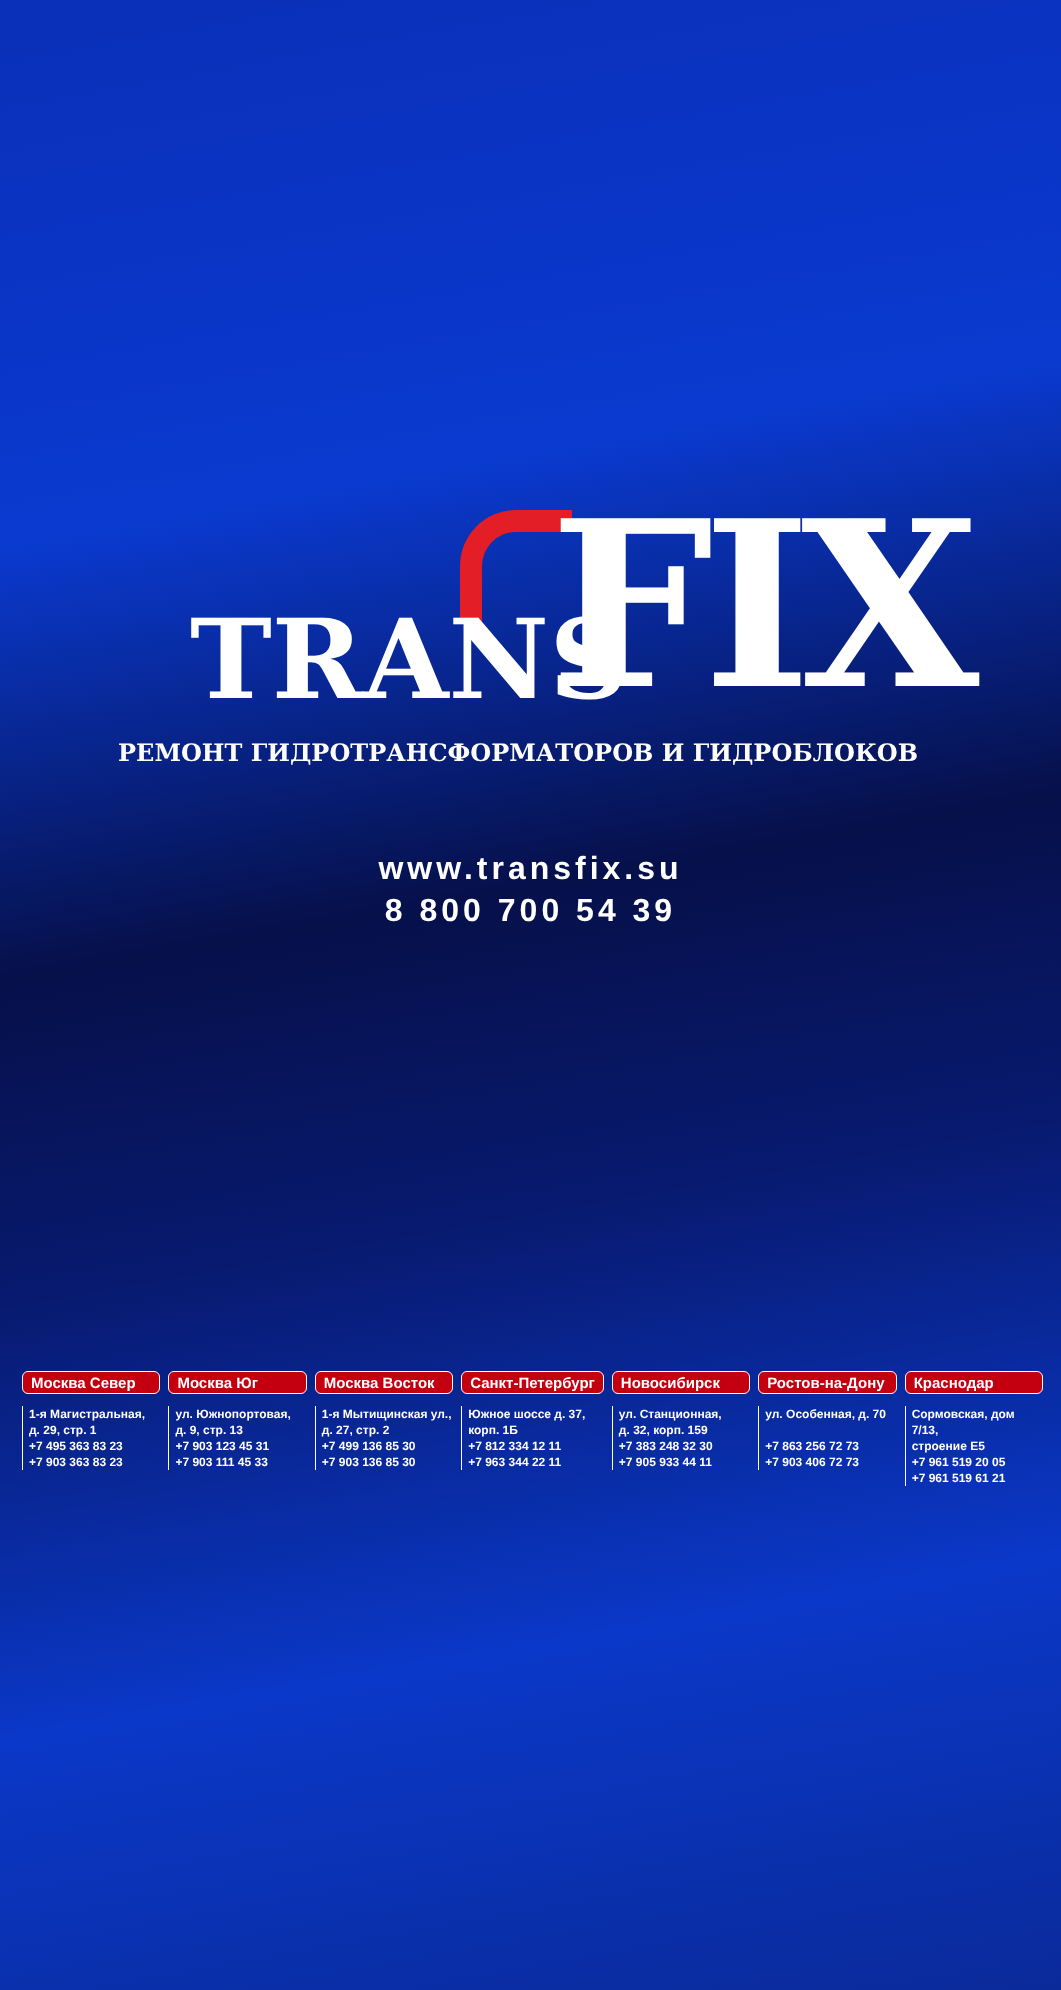TRANS FIX
РЕМОНТ ГИДРОТРАНСФОРМАТОРОВ И ГИДРОБЛОКОВ
www.transfix.su
8 800 700 54 39
Москва Север
1-я Магистральная,
д. 29, стр. 1
+7 495 363 83 23
+7 903 363 83 23
Москва Юг
ул. Южнопортовая,
д. 9, стр. 13
+7 903 123 45 31
+7 903 111 45 33
Москва Восток
1-я Мытищинская ул.,
д. 27, стр. 2
+7 499 136 85 30
+7 903 136 85 30
Санкт-Петербург
Южное шоссе д. 37,
корп. 1Б
+7 812 334 12 11
+7 963 344 22 11
Новосибирск
ул. Станционная,
д. 32, корп. 159
+7 383 248 32 30
+7 905 933 44 11
Ростов-на-Дону
ул. Особенная, д. 70
+7 863 256 72 73
+7 903 406 72 73
Краснодар
Сормовская, дом 7/13,
строение Е5
+7 961 519 20 05
+7 961 519 61 21